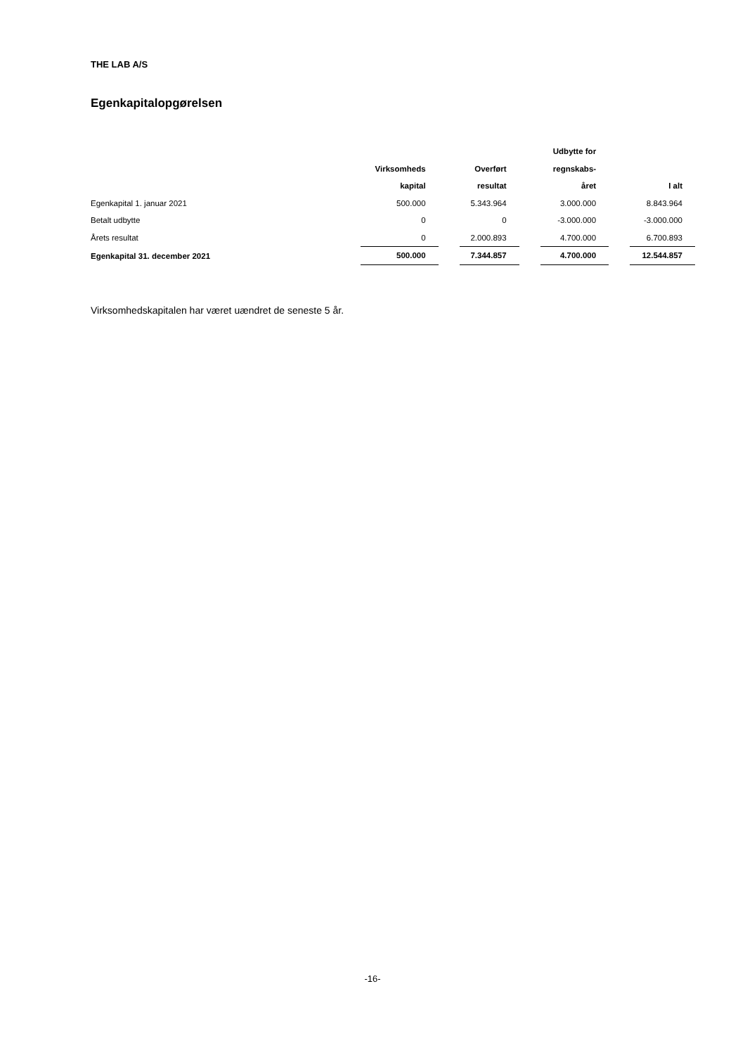THE LAB A/S
Egenkapitalopgørelsen
| | | | | | Udbytte for | | |
| --- | --- | --- | --- | --- | --- | --- | --- |
| | Virksomheds | | Overført | | regnskabs- | | |
| | kapital | | resultat | | året | | I alt |
| Egenkapital 1. januar 2021 | 500.000 | | 5.343.964 | | 3.000.000 | | 8.843.964 |
| Betalt udbytte | 0 | | 0 | | -3.000.000 | | -3.000.000 |
| Årets resultat | 0 | | 2.000.893 | | 4.700.000 | | 6.700.893 |
| Egenkapital 31. december 2021 | 500.000 | | 7.344.857 | | 4.700.000 | | 12.544.857 |
Virksomhedskapitalen har været uændret de seneste 5 år.
-16-